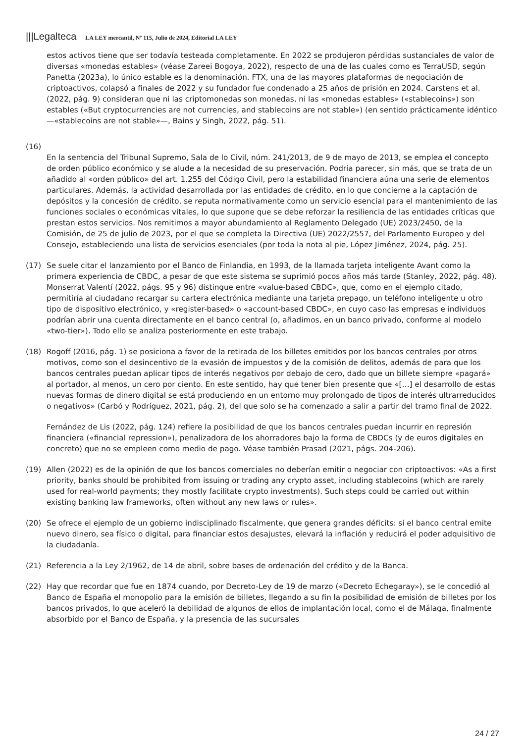|||Legalteca LA LEY mercantil, Nº 115, Julio de 2024, Editorial LA LEY
estos activos tiene que ser todavía testeada completamente. En 2022 se produjeron pérdidas sustanciales de valor de diversas «monedas estables» (véase Zareei Bogoya, 2022), respecto de una de las cuales como es TerraUSD, según Panetta (2023a), lo único estable es la denominación. FTX, una de las mayores plataformas de negociación de criptoactivos, colapsó a finales de 2022 y su fundador fue condenado a 25 años de prisión en 2024. Carstens et al. (2022, pág. 9) consideran que ni las criptomonedas son monedas, ni las «monedas estables» («stablecoins») son estables («But cryptocurrencies are not currencies, and stablecoins are not stable») (en sentido prácticamente idéntico —«stablecoins are not stable»—, Bains y Singh, 2022, pág. 51).
(16)
En la sentencia del Tribunal Supremo, Sala de lo Civil, núm. 241/2013, de 9 de mayo de 2013, se emplea el concepto de orden público económico y se alude a la necesidad de su preservación. Podría parecer, sin más, que se trata de un añadido al «orden público» del art. 1.255 del Código Civil, pero la estabilidad financiera aúna una serie de elementos particulares. Además, la actividad desarrollada por las entidades de crédito, en lo que concierne a la captación de depósitos y la concesión de crédito, se reputa normativamente como un servicio esencial para el mantenimiento de las funciones sociales o económicas vitales, lo que supone que se debe reforzar la resiliencia de las entidades críticas que prestan estos servicios. Nos remitimos a mayor abundamiento al Reglamento Delegado (UE) 2023/2450, de la Comisión, de 25 de julio de 2023, por el que se completa la Directiva (UE) 2022/2557, del Parlamento Europeo y del Consejo, estableciendo una lista de servicios esenciales (por toda la nota al pie, López Jiménez, 2024, pág. 25).
(17) Se suele citar el lanzamiento por el Banco de Finlandia, en 1993, de la llamada tarjeta inteligente Avant como la primera experiencia de CBDC, a pesar de que este sistema se suprimió pocos años más tarde (Stanley, 2022, pág. 48). Monserrat Valentí (2022, págs. 95 y 96) distingue entre «value-based CBDC», que, como en el ejemplo citado, permitiría al ciudadano recargar su cartera electrónica mediante una tarjeta prepago, un teléfono inteligente u otro tipo de dispositivo electrónico, y «register-based» o «account-based CBDC», en cuyo caso las empresas e individuos podrían abrir una cuenta directamente en el banco central (o, añadimos, en un banco privado, conforme al modelo «two-tier»). Todo ello se analiza posteriormente en este trabajo.
(18) Rogoff (2016, pág. 1) se posiciona a favor de la retirada de los billetes emitidos por los bancos centrales por otros motivos, como son el desincentivo de la evasión de impuestos y de la comisión de delitos, además de para que los bancos centrales puedan aplicar tipos de interés negativos por debajo de cero, dado que un billete siempre «pagará» al portador, al menos, un cero por ciento. En este sentido, hay que tener bien presente que «[…] el desarrollo de estas nuevas formas de dinero digital se está produciendo en un entorno muy prolongado de tipos de interés ultrarreducidos o negativos» (Carbó y Rodríguez, 2021, pág. 2), del que solo se ha comenzado a salir a partir del tramo final de 2022.
Fernández de Lis (2022, pág. 124) refiere la posibilidad de que los bancos centrales puedan incurrir en represión financiera («financial repression»), penalizadora de los ahorradores bajo la forma de CBDCs (y de euros digitales en concreto) que no se empleen como medio de pago. Véase también Prasad (2021, págs. 204-206).
(19) Allen (2022) es de la opinión de que los bancos comerciales no deberían emitir o negociar con criptoactivos: «As a first priority, banks should be prohibited from issuing or trading any crypto asset, including stablecoins (which are rarely used for real-world payments; they mostly facilitate crypto investments). Such steps could be carried out within existing banking law frameworks, often without any new laws or rules».
(20) Se ofrece el ejemplo de un gobierno indisciplinado fiscalmente, que genera grandes déficits: si el banco central emite nuevo dinero, sea físico o digital, para financiar estos desajustes, elevará la inflación y reducirá el poder adquisitivo de la ciudadanía.
(21) Referencia a la Ley 2/1962, de 14 de abril, sobre bases de ordenación del crédito y de la Banca.
(22) Hay que recordar que fue en 1874 cuando, por Decreto-Ley de 19 de marzo («Decreto Echegaray»), se le concedió al Banco de España el monopolio para la emisión de billetes, llegando a su fin la posibilidad de emisión de billetes por los bancos privados, lo que aceleró la debilidad de algunos de ellos de implantación local, como el de Málaga, finalmente absorbido por el Banco de España, y la presencia de las sucursales
24 / 27